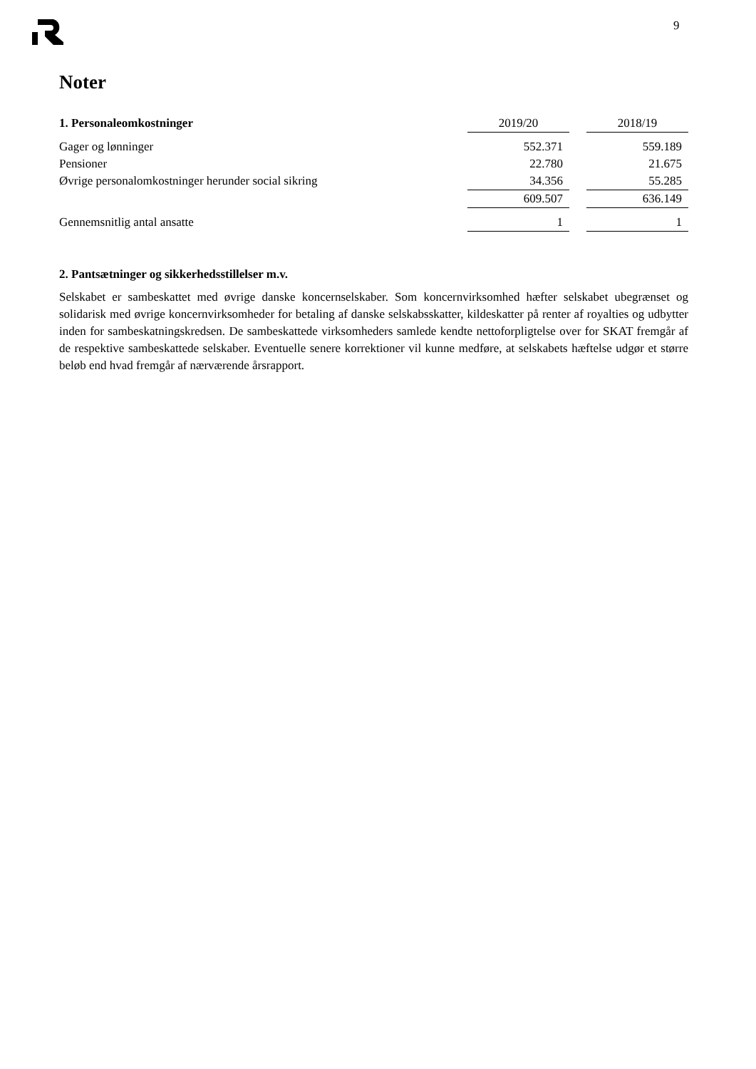9
Noter
| 1. Personaleomkostninger | 2019/20 | | 2018/19 |
| Gager og lønninger | 552.371 | | 559.189 |
| Pensioner | 22.780 | | 21.675 |
| Øvrige personalomkostninger herunder social sikring | 34.356 | | 55.285 |
| | 609.507 | | 636.149 |
| Gennemsnitlig antal ansatte | 1 | | 1 |
2. Pantsætninger og sikkerhedsstillelser m.v.
Selskabet er sambeskattet med øvrige danske koncernselskaber. Som koncernvirksomhed hæfter selskabet ubegrænset og solidarisk med øvrige koncernvirksomheder for betaling af danske selskabsskatter, kildeskatter på renter af royalties og udbytter inden for sambeskatningskredsen. De sambeskattede virksomheders samlede kendte nettoforpligtelse over for SKAT fremgår af de respektive sambeskattede selskaber. Eventuelle senere korrektioner vil kunne medføre, at selskabets hæftelse udgør et større beløb end hvad fremgår af nærværende årsrapport.